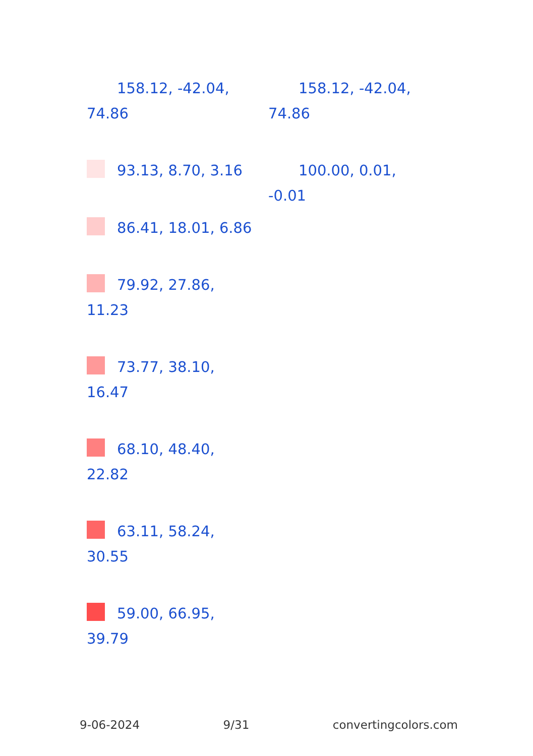158.12, -42.04, 74.86
93.13, 8.70, 3.16
86.41, 18.01, 6.86
79.92, 27.86, 11.23
73.77, 38.10, 16.47
68.10, 48.40, 22.82
63.11, 58.24, 30.55
59.00, 66.95, 39.79
158.12, -42.04, 74.86
100.00, 0.01, -0.01
9-06-2024 9/31 convertingcolors.com